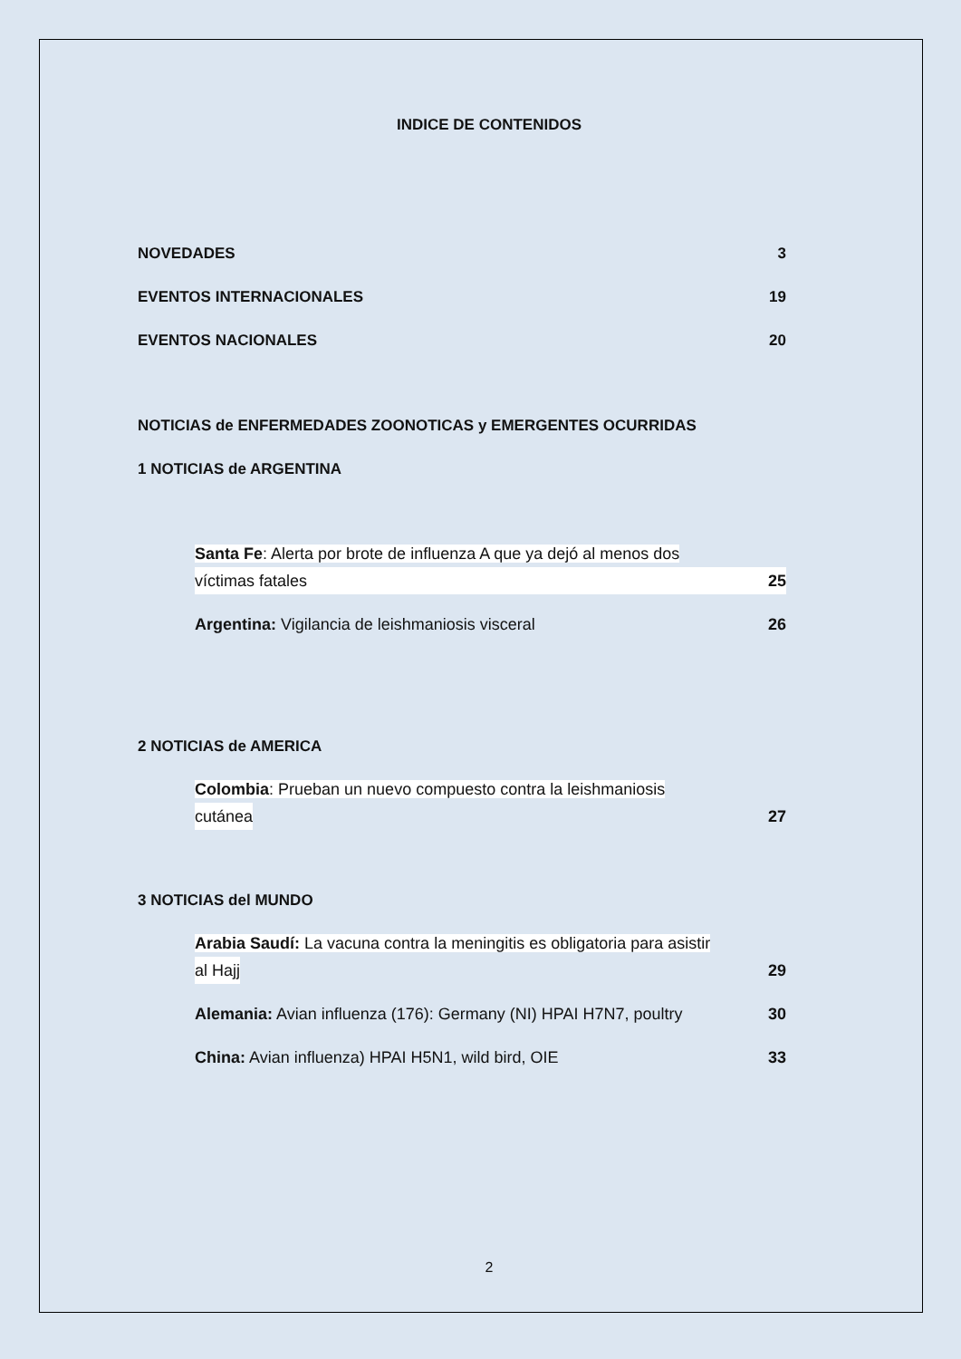INDICE DE CONTENIDOS
NOVEDADES 3
EVENTOS INTERNACIONALES 19
EVENTOS NACIONALES 20
NOTICIAS de ENFERMEDADES ZOONOTICAS y EMERGENTES OCURRIDAS
1 NOTICIAS de ARGENTINA
Santa Fe: Alerta por brote de influenza A que ya dejó al menos dos
víctimas fatales 25
Argentina: Vigilancia de leishmaniosis visceral 26
2 NOTICIAS de AMERICA
Colombia: Prueban un nuevo compuesto contra la leishmaniosis
cutánea 27
3 NOTICIAS del MUNDO
Arabia Saudí: La vacuna contra la meningitis es obligatoria para asistir
al Hajj 29
Alemania: Avian influenza (176): Germany (NI) HPAI H7N7, poultry 30
China: Avian influenza) HPAI H5N1, wild bird, OIE 33
2